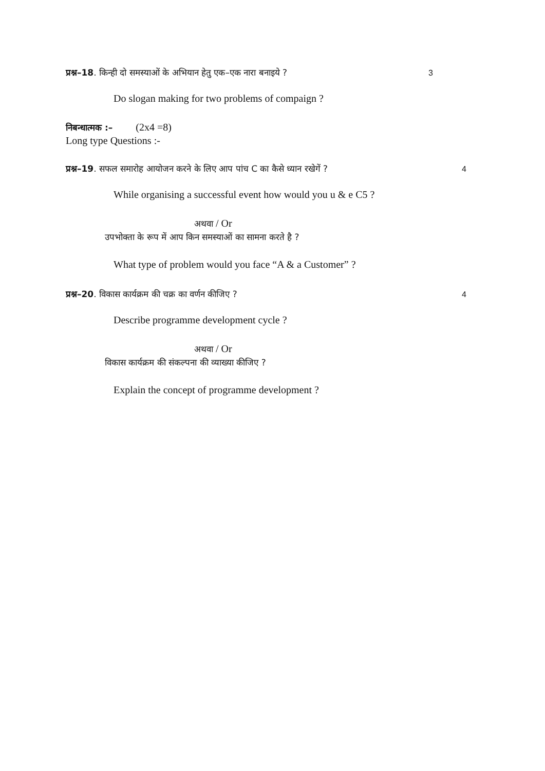प्रश्न–18. किन्ही दो समस्याओं के अभियान हेतु एक–एक नारा बनाइये ? 3
Do slogan making for two problems of compaign ?
निबन्धात्मक :– (2x4 =8)
Long type Questions :-
प्रश्न–19. सफल समारोह आयोजन करने के लिए आप पांच C का कैसे ध्यान रखेगें ? 4
While organising a successful event how would you u & e C5 ?
अथवा / Or
उपभोक्ता के रूप में आप किन समस्याओं का सामना करते है ?
What type of problem would you face “A & a Customer” ?
प्रश्न–20. विकास कार्यक्रम की चक्र का वर्णन कीजिए ? 4
Describe programme development cycle ?
अथवा / Or
विकास कार्यक्रम की संकल्पना की व्याख्या कीजिए ?
Explain the concept of programme development ?